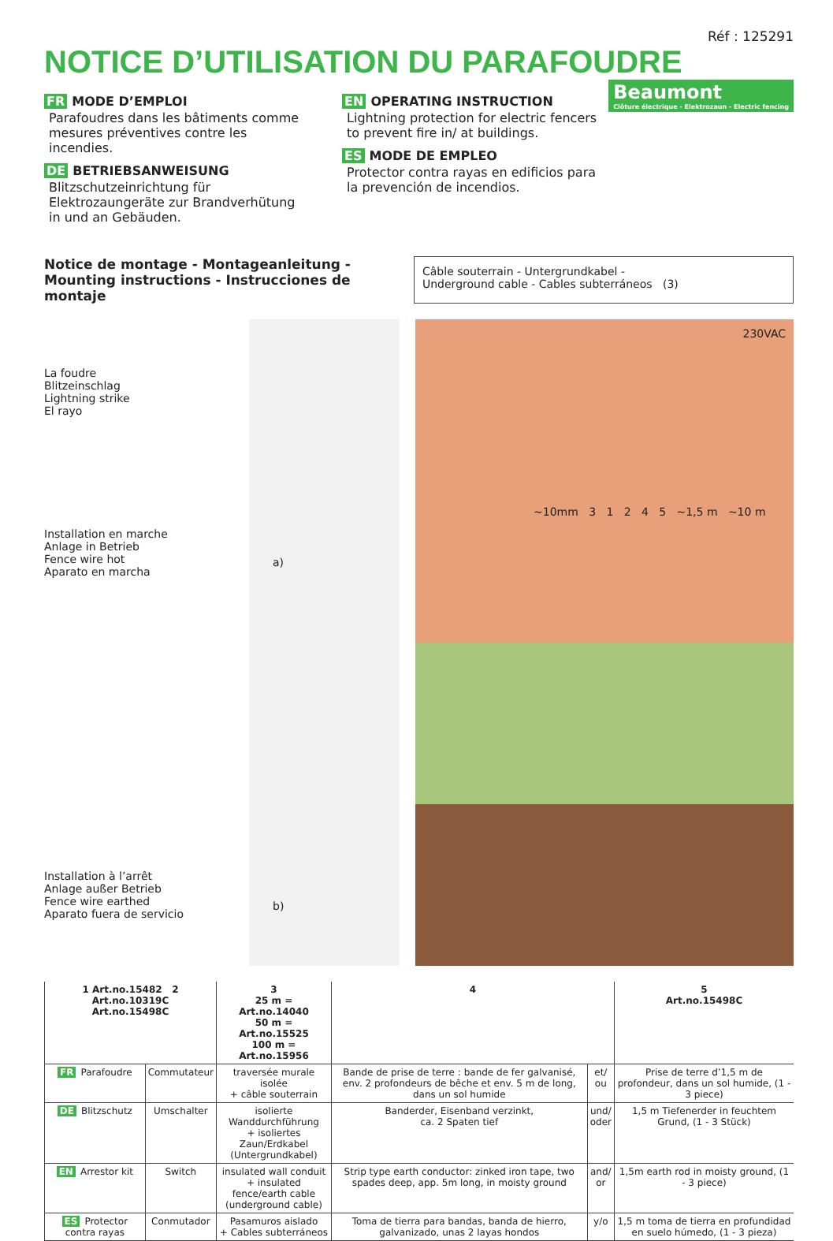Réf : 125291
NOTICE D’UTILISATION DU PARAFOUDRE
Beaumont
Clôture électrique - Elektrozaun - Electric fencing
FR MODE D’EMPLOI
Parafoudres dans les bâtiments comme mesures préventives contre les incendies.
DE BETRIEBSANWEISUNG
Blitzschutzeinrichtung für Elektrozaungeräte zur Brandverhütung in und an Gebäuden.
EN OPERATING INSTRUCTION
Lightning protection for electric fencers to prevent fire in/ at buildings.
ES MODE DE EMPLEO
Protector contra rayas en edificios para la prevención de incendios.
Notice de montage - Montageanleitung -
Mounting instructions - Instrucciones de montaje
Câble souterrain - Untergrundkabel -
Underground cable - Cables subterráneos (3)
La foudre
Blitzeinschlag
Lightning strike
El rayo
Installation en marche
Anlage in Betrieb
Fence wire hot
Aparato en marcha
Installation à l’arrêt
Anlage außer Betrieb
Fence wire earthed
Aparato fuera de servicio
a)
b)
230VAC
~10mm 3 1 2 4 5 ~1,5 m ~10 m
| 1 Art.no.15482 2 Art.no.10319C Art.no.15498C | | 3 25 m = Art.no.14040 50 m = Art.no.15525 100 m = Art.no.15956 | 4 | | 5 Art.no.15498C |
| --- | --- | --- | --- | --- | --- |
| FR Parafoudre | Commutateur | traversée murale isolée + câble souterrain | Bande de prise de terre : bande de fer galvanisé, env. 2 profondeurs de bêche et env. 5 m de long, dans un sol humide | et/ ou | Prise de terre d’1,5 m de profondeur, dans un sol humide, (1 - 3 piece) |
| DE Blitzschutz | Umschalter | isolierte Wanddurchführung + isoliertes Zaun/Erdkabel (Untergrundkabel) | Banderder, Eisenband verzinkt, ca. 2 Spaten tief | und/ oder | 1,5 m Tiefenerder in feuchtem Grund, (1 - 3 Stück) |
| EN Arrestor kit | Switch | insulated wall conduit + insulated fence/earth cable (underground cable) | Strip type earth conductor: zinked iron tape, two spades deep, app. 5m long, in moisty ground | and/ or | 1,5m earth rod in moisty ground, (1 - 3 piece) |
| ES Protector contra rayas | Conmutador | Pasamuros aislado + Cables subterráneos | Toma de tierra para bandas, banda de hierro, galvanizado, unas 2 layas hondos | y/o | 1,5 m toma de tierra en profundidad en suelo húmedo, (1 - 3 pieza) |